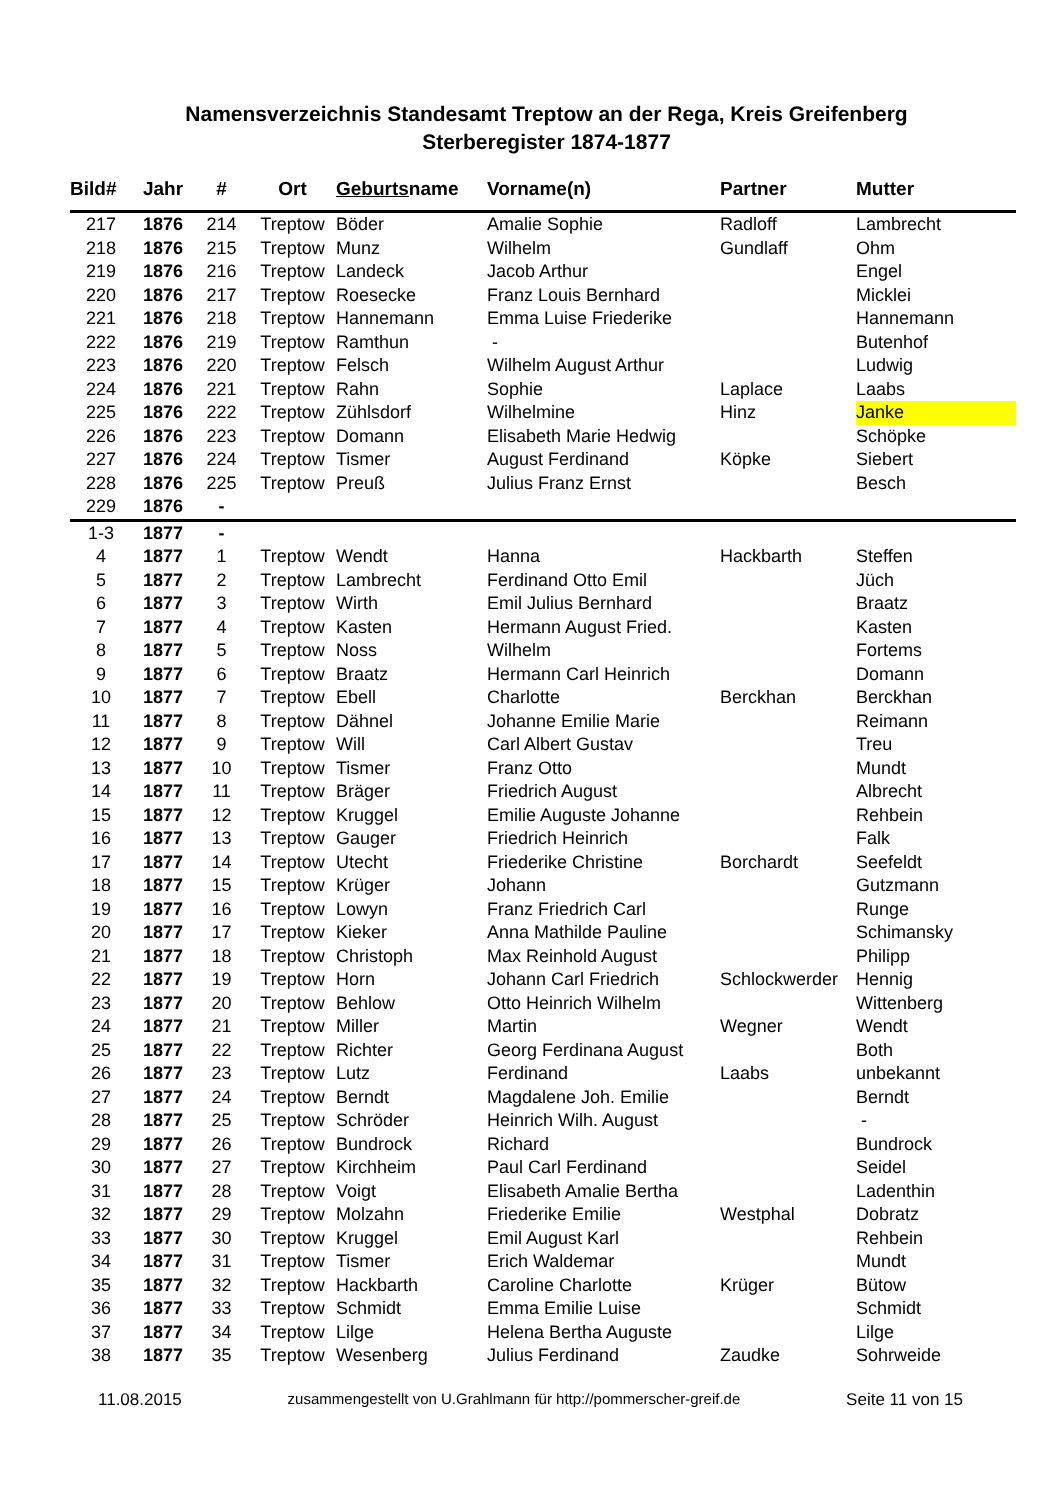Namensverzeichnis Standesamt Treptow an der Rega, Kreis Greifenberg
Sterberegister 1874-1877
| Bild# | Jahr | # | Ort | Geburts name | Vorname(n) | Partner | Mutter |
| --- | --- | --- | --- | --- | --- | --- | --- |
| 217 | 1876 | 214 | Treptow | Böder | Amalie Sophie | Radloff | Lambrecht |
| 218 | 1876 | 215 | Treptow | Munz | Wilhelm | Gundlaff | Ohm |
| 219 | 1876 | 216 | Treptow | Landeck | Jacob Arthur | | Engel |
| 220 | 1876 | 217 | Treptow | Roesecke | Franz Louis Bernhard | | Micklei |
| 221 | 1876 | 218 | Treptow | Hannemann | Emma Luise Friederike | | Hannemann |
| 222 | 1876 | 219 | Treptow | Ramthun | - | | Butenhof |
| 223 | 1876 | 220 | Treptow | Felsch | Wilhelm August Arthur | | Ludwig |
| 224 | 1876 | 221 | Treptow | Rahn | Sophie | Laplace | Laabs |
| 225 | 1876 | 222 | Treptow | Zühlsdorf | Wilhelmine | Hinz | Janke |
| 226 | 1876 | 223 | Treptow | Domann | Elisabeth Marie Hedwig | | Schöpke |
| 227 | 1876 | 224 | Treptow | Tismer | August Ferdinand | Köpke | Siebert |
| 228 | 1876 | 225 | Treptow | Preuß | Julius Franz Ernst | | Besch |
| 229 | 1876 | - | | | | | |
| 1-3 | 1877 | - | | | | | |
| 4 | 1877 | 1 | Treptow | Wendt | Hanna | Hackbarth | Steffen |
| 5 | 1877 | 2 | Treptow | Lambrecht | Ferdinand Otto Emil | | Jüch |
| 6 | 1877 | 3 | Treptow | Wirth | Emil Julius Bernhard | | Braatz |
| 7 | 1877 | 4 | Treptow | Kasten | Hermann August Fried. | | Kasten |
| 8 | 1877 | 5 | Treptow | Noss | Wilhelm | | Fortems |
| 9 | 1877 | 6 | Treptow | Braatz | Hermann Carl Heinrich | | Domann |
| 10 | 1877 | 7 | Treptow | Ebell | Charlotte | Berckhan | Berckhan |
| 11 | 1877 | 8 | Treptow | Dähnel | Johanne Emilie Marie | | Reimann |
| 12 | 1877 | 9 | Treptow | Will | Carl Albert Gustav | | Treu |
| 13 | 1877 | 10 | Treptow | Tismer | Franz Otto | | Mundt |
| 14 | 1877 | 11 | Treptow | Bräger | Friedrich August | | Albrecht |
| 15 | 1877 | 12 | Treptow | Kruggel | Emilie Auguste Johanne | | Rehbein |
| 16 | 1877 | 13 | Treptow | Gauger | Friedrich Heinrich | | Falk |
| 17 | 1877 | 14 | Treptow | Utecht | Friederike Christine | Borchardt | Seefeldt |
| 18 | 1877 | 15 | Treptow | Krüger | Johann | | Gutzmann |
| 19 | 1877 | 16 | Treptow | Lowyn | Franz Friedrich Carl | | Runge |
| 20 | 1877 | 17 | Treptow | Kieker | Anna Mathilde Pauline | | Schimansky |
| 21 | 1877 | 18 | Treptow | Christoph | Max Reinhold August | | Philipp |
| 22 | 1877 | 19 | Treptow | Horn | Johann Carl Friedrich | Schlockwerder | Hennig |
| 23 | 1877 | 20 | Treptow | Behlow | Otto Heinrich Wilhelm | | Wittenberg |
| 24 | 1877 | 21 | Treptow | Miller | Martin | Wegner | Wendt |
| 25 | 1877 | 22 | Treptow | Richter | Georg Ferdinana August | | Both |
| 26 | 1877 | 23 | Treptow | Lutz | Ferdinand | Laabs | unbekannt |
| 27 | 1877 | 24 | Treptow | Berndt | Magdalene Joh. Emilie | | Berndt |
| 28 | 1877 | 25 | Treptow | Schröder | Heinrich Wilh. August | | - |
| 29 | 1877 | 26 | Treptow | Bundrock | Richard | | Bundrock |
| 30 | 1877 | 27 | Treptow | Kirchheim | Paul Carl Ferdinand | | Seidel |
| 31 | 1877 | 28 | Treptow | Voigt | Elisabeth Amalie Bertha | | Ladenthin |
| 32 | 1877 | 29 | Treptow | Molzahn | Friederike Emilie | Westphal | Dobratz |
| 33 | 1877 | 30 | Treptow | Kruggel | Emil August Karl | | Rehbein |
| 34 | 1877 | 31 | Treptow | Tismer | Erich Waldemar | | Mundt |
| 35 | 1877 | 32 | Treptow | Hackbarth | Caroline Charlotte | Krüger | Bütow |
| 36 | 1877 | 33 | Treptow | Schmidt | Emma Emilie Luise | | Schmidt |
| 37 | 1877 | 34 | Treptow | Lilge | Helena Bertha Auguste | | Lilge |
| 38 | 1877 | 35 | Treptow | Wesenberg | Julius Ferdinand | Zaudke | Sohrweide |
11.08.2015 zusammengestellt von U.Grahlmann für http://pommerscher-greif.de Seite 11 von 15